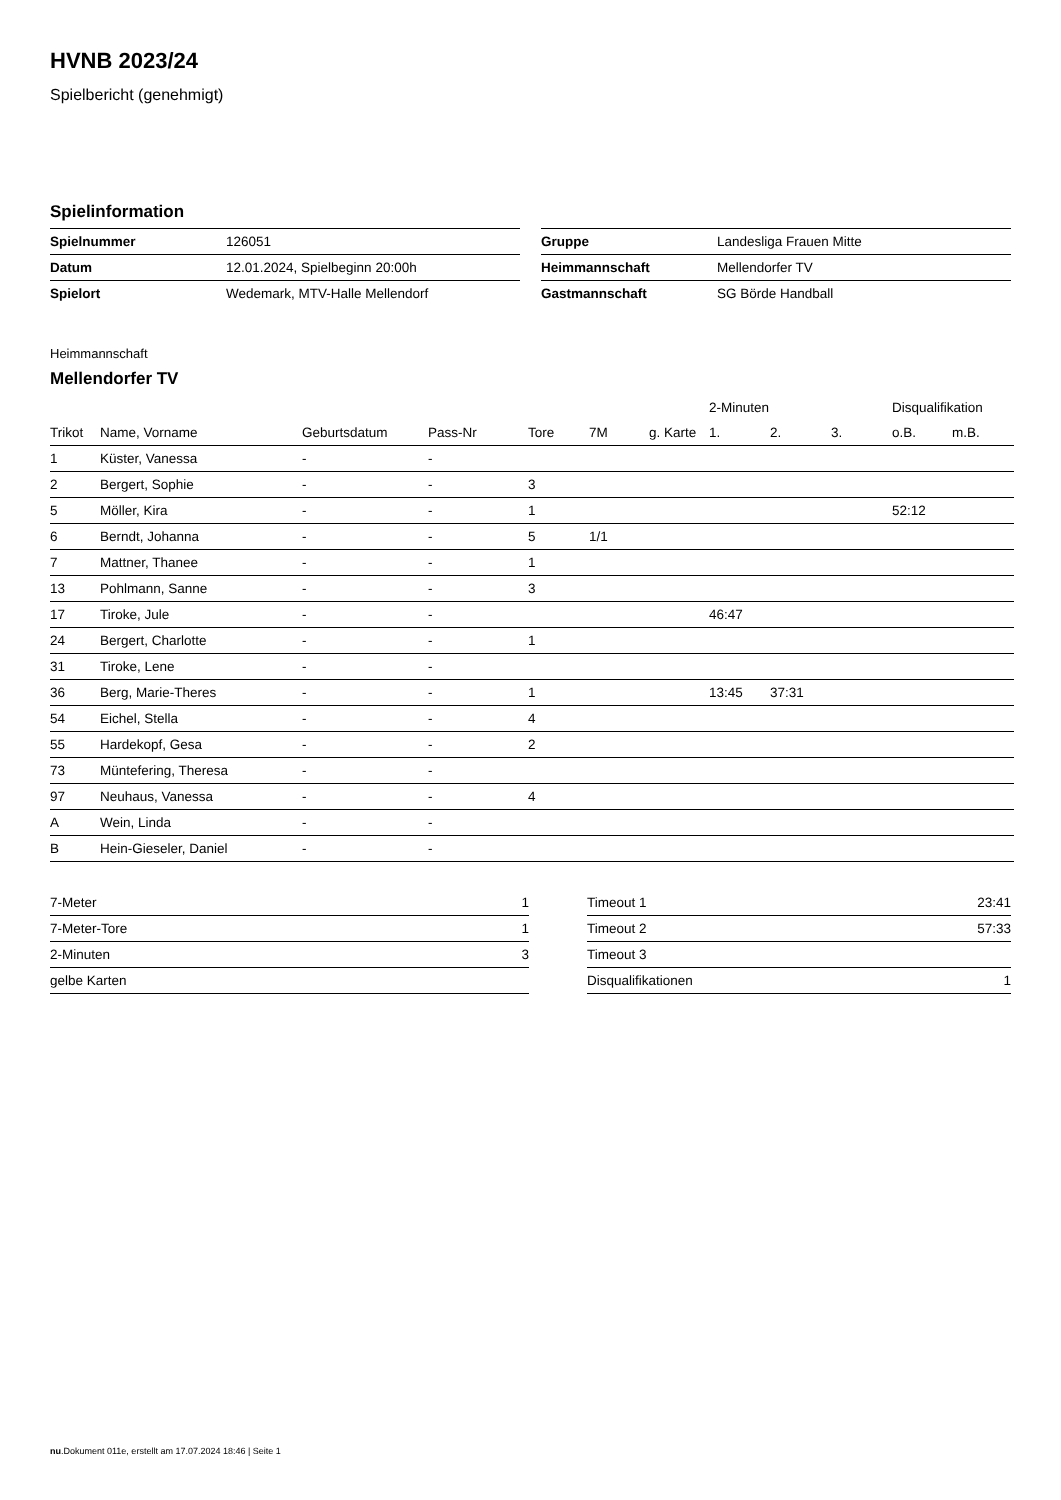HVNB 2023/24
Spielbericht (genehmigt)
Spielinformation
| Spielnummer | 126051 |
| Datum | 12.01.2024, Spielbeginn 20:00h |
| Spielort | Wedemark, MTV-Halle Mellendorf |
| Gruppe | Landesliga Frauen Mitte |
| Heimmannschaft | Mellendorfer TV |
| Gastmannschaft | SG Börde Handball |
Heimmannschaft
Mellendorfer TV
| | | | | | | | 2-Minuten | | | Disqualifikation | |
| --- | --- | --- | --- | --- | --- | --- | --- | --- | --- | --- | --- |
| Trikot | Name, Vorname | Geburtsdatum | Pass-Nr | Tore | 7M | g. Karte | 1. | 2. | 3. | o.B. | m.B. |
| 1 | Küster, Vanessa | - | - | | | | | | | | |
| 2 | Bergert, Sophie | - | - | 3 | | | | | | | |
| 5 | Möller, Kira | - | - | 1 | | | | | | 52:12 | |
| 6 | Berndt, Johanna | - | - | 5 | 1/1 | | | | | | |
| 7 | Mattner, Thanee | - | - | 1 | | | | | | | |
| 13 | Pohlmann, Sanne | - | - | 3 | | | | | | | |
| 17 | Tiroke, Jule | - | - | | | | 46:47 | | | | |
| 24 | Bergert, Charlotte | - | - | 1 | | | | | | | |
| 31 | Tiroke, Lene | - | - | | | | | | | | |
| 36 | Berg, Marie-Theres | - | - | 1 | | | 13:45 | 37:31 | | | |
| 54 | Eichel, Stella | - | - | 4 | | | | | | | |
| 55 | Hardekopf, Gesa | - | - | 2 | | | | | | | |
| 73 | Müntefering, Theresa | - | - | | | | | | | | |
| 97 | Neuhaus, Vanessa | - | - | 4 | | | | | | | |
| A | Wein, Linda | - | - | | | | | | | | |
| B | Hein-Gieseler, Daniel | - | - | | | | | | | | |
| 7-Meter | 1 |
| 7-Meter-Tore | 1 |
| 2-Minuten | 3 |
| gelbe Karten | |
| Timeout 1 | 23:41 |
| Timeout 2 | 57:33 |
| Timeout 3 | |
| Disqualifikationen | 1 |
nu.Dokument 011e, erstellt am 17.07.2024 18:46 | Seite 1